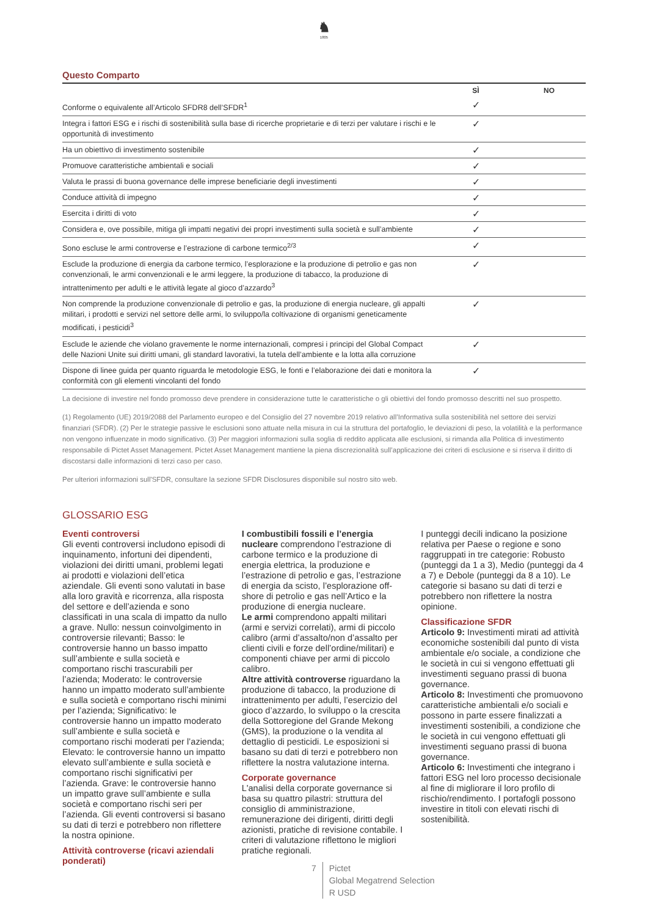♞
1805
Questo Comparto
| | SÌ | NO |
| --- | --- | --- |
| Conforme o equivalente all’Articolo SFDR8 dell’SFDR<sup>1</sup> | ✓ | |
| Integra i fattori ESG e i rischi di sostenibilità sulla base di ricerche proprietarie e di terzi per valutare i rischi e le opportunità di investimento | ✓ | |
| Ha un obiettivo di investimento sostenibile | ✓ | |
| Promuove caratteristiche ambientali e sociali | ✓ | |
| Valuta le prassi di buona governance delle imprese beneficiarie degli investimenti | ✓ | |
| Conduce attività di impegno | ✓ | |
| Esercita i diritti di voto | ✓ | |
| Considera e, ove possibile, mitiga gli impatti negativi dei propri investimenti sulla società e sull’ambiente | ✓ | |
| Sono escluse le armi controverse e l’estrazione di carbone termico<sup>2/3</sup> | ✓ | |
| Esclude la produzione di energia da carbone termico, l’esplorazione e la produzione di petrolio e gas non convenzionali, le armi convenzionali e le armi leggere, la produzione di tabacco, la produzione di intrattenimento per adulti e le attività legate al gioco d’azzardo<sup>3</sup> | ✓ | |
| Non comprende la produzione convenzionale di petrolio e gas, la produzione di energia nucleare, gli appalti militari, i prodotti e servizi nel settore delle armi, lo sviluppo/la coltivazione di organismi geneticamente modificati, i pesticidi<sup>3</sup> | ✓ | |
| Esclude le aziende che violano gravemente le norme internazionali, compresi i principi del Global Compact delle Nazioni Unite sui diritti umani, gli standard lavorativi, la tutela dell’ambiente e la lotta alla corruzione | ✓ | |
| Dispone di linee guida per quanto riguarda le metodologie ESG, le fonti e l’elaborazione dei dati e monitora la conformità con gli elementi vincolanti del fondo | ✓ | |
La decisione di investire nel fondo promosso deve prendere in considerazione tutte le caratteristiche o gli obiettivi del fondo promosso descritti nel suo prospetto.
(1) Regolamento (UE) 2019/2088 del Parlamento europeo e del Consiglio del 27 novembre 2019 relativo all’Informativa sulla sostenibilità nel settore dei servizi finanziari (SFDR). (2) Per le strategie passive le esclusioni sono attuate nella misura in cui la struttura del portafoglio, le deviazioni di peso, la volatilità e la performance non vengono influenzate in modo significativo. (3) Per maggiori informazioni sulla soglia di reddito applicata alle esclusioni, si rimanda alla Politica di investimento responsabile di Pictet Asset Management. Pictet Asset Management mantiene la piena discrezionalità sull’applicazione dei criteri di esclusione e si riserva il diritto di discostarsi dalle informazioni di terzi caso per caso.
Per ulteriori informazioni sull'SFDR, consultare la sezione SFDR Disclosures disponibile sul nostro sito web.
GLOSSARIO ESG
Eventi controversi
Gli eventi controversi includono episodi di inquinamento, infortuni dei dipendenti, violazioni dei diritti umani, problemi legati ai prodotti e violazioni dell’etica aziendale. Gli eventi sono valutati in base alla loro gravità e ricorrenza, alla risposta del settore e dell’azienda e sono classificati in una scala di impatto da nullo a grave. Nullo: nessun coinvolgimento in controversie rilevanti; Basso: le controversie hanno un basso impatto sull’ambiente e sulla società e comportano rischi trascurabili per l’azienda; Moderato: le controversie hanno un impatto moderato sull’ambiente e sulla società e comportano rischi minimi per l’azienda; Significativo: le controversie hanno un impatto moderato sull’ambiente e sulla società e comportano rischi moderati per l’azienda; Elevato: le controversie hanno un impatto elevato sull’ambiente e sulla società e comportano rischi significativi per l’azienda. Grave: le controversie hanno un impatto grave sull’ambiente e sulla società e comportano rischi seri per l’azienda. Gli eventi controversi si basano su dati di terzi e potrebbero non riflettere la nostra opinione.
Attività controverse (ricavi aziendali ponderati)
I combustibili fossili e l’energia nucleare comprendono l’estrazione di carbone termico e la produzione di energia elettrica, la produzione e l’estrazione di petrolio e gas, l’estrazione di energia da scisto, l’esplorazione off-shore di petrolio e gas nell’Artico e la produzione di energia nucleare.
Le armi comprendono appalti militari (armi e servizi correlati), armi di piccolo calibro (armi d’assalto/non d’assalto per clienti civili e forze dell’ordine/militari) e componenti chiave per armi di piccolo calibro.
Altre attività controverse riguardano la produzione di tabacco, la produzione di intrattenimento per adulti, l’esercizio del gioco d’azzardo, lo sviluppo o la crescita della Sottoregione del Grande Mekong (GMS), la produzione o la vendita al dettaglio di pesticidi. Le esposizioni si basano su dati di terzi e potrebbero non riflettere la nostra valutazione interna.
Corporate governance
L'analisi della corporate governance si basa su quattro pilastri: struttura del consiglio di amministrazione, remunerazione dei dirigenti, diritti degli azionisti, pratiche di revisione contabile. I criteri di valutazione riflettono le migliori pratiche regionali.
I punteggi decili indicano la posizione relativa per Paese o regione e sono raggruppati in tre categorie: Robusto (punteggi da 1 a 3), Medio (punteggi da 4 a 7) e Debole (punteggi da 8 a 10). Le categorie si basano su dati di terzi e potrebbero non riflettere la nostra opinione.
Classificazione SFDR
Articolo 9: Investimenti mirati ad attività economiche sostenibili dal punto di vista ambientale e/o sociale, a condizione che le società in cui si vengono effettuati gli investimenti seguano prassi di buona governance.
Articolo 8: Investimenti che promuovono caratteristiche ambientali e/o sociali e possono in parte essere finalizzati a investimenti sostenibili, a condizione che le società in cui vengono effettuati gli investimenti seguano prassi di buona governance.
Articolo 6: Investimenti che integrano i fattori ESG nel loro processo decisionale al fine di migliorare il loro profilo di rischio/rendimento. I portafogli possono investire in titoli con elevati rischi di sostenibilità.
7 Pictet
Global Megatrend Selection
R USD